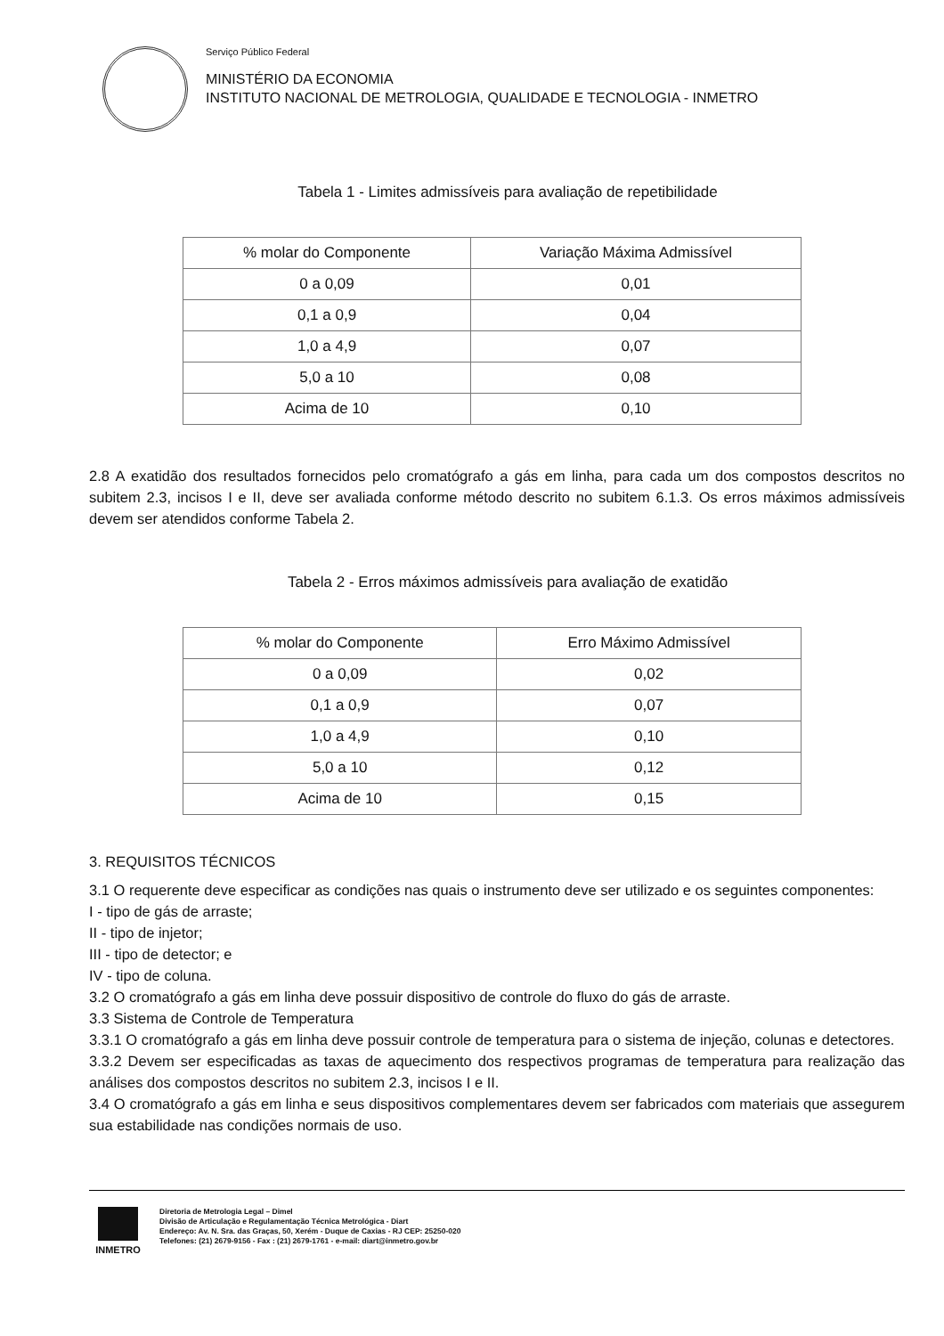Serviço Público Federal
MINISTÉRIO DA ECONOMIA
INSTITUTO NACIONAL DE METROLOGIA, QUALIDADE E TECNOLOGIA - INMETRO
Tabela 1 - Limites admissíveis para avaliação de repetibilidade
| % molar do Componente | Variação Máxima Admissível |
| 0 a 0,09 | 0,01 |
| 0,1 a 0,9 | 0,04 |
| 1,0 a 4,9 | 0,07 |
| 5,0 a 10 | 0,08 |
| Acima de 10 | 0,10 |
2.8 A exatidão dos resultados fornecidos pelo cromatógrafo a gás em linha, para cada um dos compostos descritos no subitem 2.3, incisos I e II, deve ser avaliada conforme método descrito no subitem 6.1.3. Os erros máximos admissíveis devem ser atendidos conforme Tabela 2.
Tabela 2 - Erros máximos admissíveis para avaliação de exatidão
| % molar do Componente | Erro Máximo Admissível |
| 0 a 0,09 | 0,02 |
| 0,1 a 0,9 | 0,07 |
| 1,0 a 4,9 | 0,10 |
| 5,0 a 10 | 0,12 |
| Acima de 10 | 0,15 |
3. REQUISITOS TÉCNICOS
3.1 O requerente deve especificar as condições nas quais o instrumento deve ser utilizado e os seguintes componentes:
I - tipo de gás de arraste;
II - tipo de injetor;
III - tipo de detector; e
IV - tipo de coluna.
3.2 O cromatógrafo a gás em linha deve possuir dispositivo de controle do fluxo do gás de arraste.
3.3 Sistema de Controle de Temperatura
3.3.1 O cromatógrafo a gás em linha deve possuir controle de temperatura para o sistema de injeção, colunas e detectores.
3.3.2 Devem ser especificadas as taxas de aquecimento dos respectivos programas de temperatura para realização das análises dos compostos descritos no subitem 2.3, incisos I e II.
3.4 O cromatógrafo a gás em linha e seus dispositivos complementares devem ser fabricados com materiais que assegurem sua estabilidade nas condições normais de uso.
INMETRO
Diretoria de Metrologia Legal – Dimel
Divisão de Articulação e Regulamentação Técnica Metrológica - Diart
Endereço: Av. N. Sra. das Graças, 50, Xerém - Duque de Caxias - RJ CEP: 25250-020
Telefones: (21) 2679-9156 - Fax : (21) 2679-1761 - e-mail: diart@inmetro.gov.br